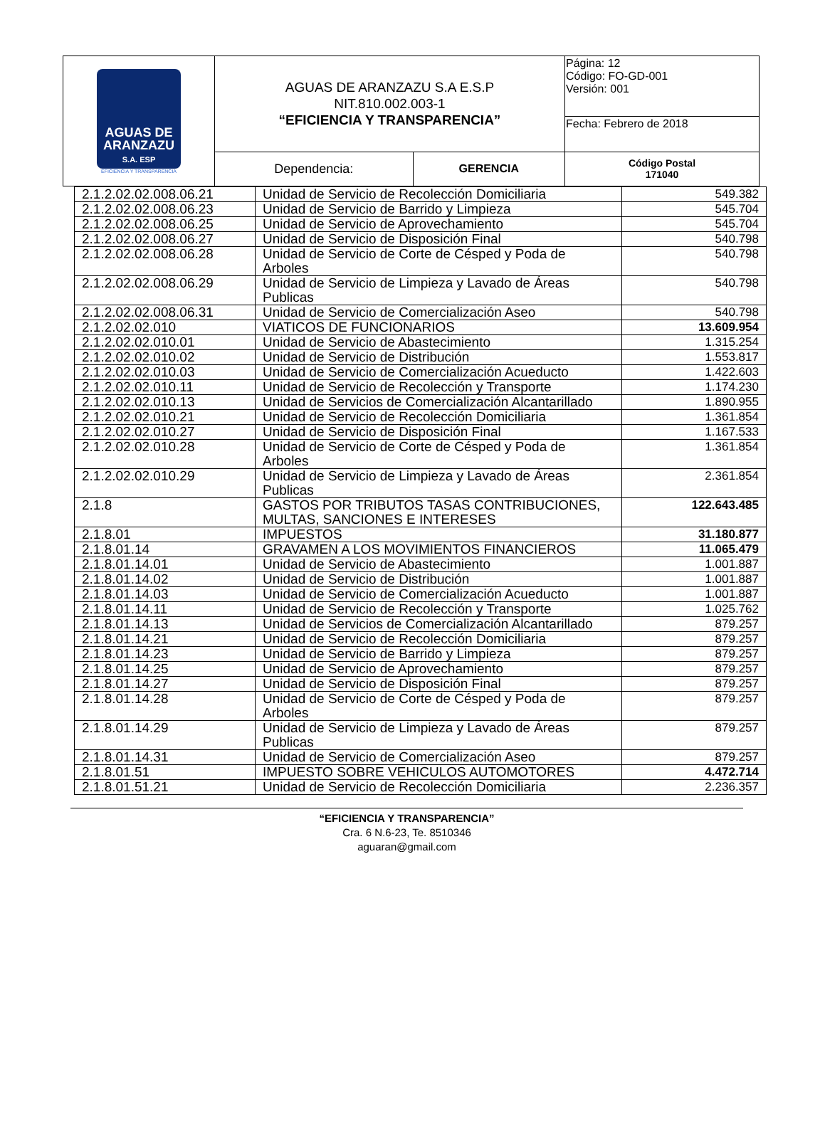| AGUAS DE ARANZAZU S.A. ESP EFICIENCIA Y TRANSPARENCIA | AGUAS DE ARANZAZU S.A E.S.P NIT.810.002.003-1 “EFICIENCIA Y TRANSPARENCIA” | | Página: 12 Código: FO-GD-001 Versión: 001 |
| | | | Fecha: Febrero de 2018 |
| | Dependencia: | GERENCIA | Código Postal 171040 |
| 2.1.2.02.02.008.06.21 | Unidad de Servicio de Recolección Domiciliaria | 549.382 |
| 2.1.2.02.02.008.06.23 | Unidad de Servicio de Barrido y Limpieza | 545.704 |
| 2.1.2.02.02.008.06.25 | Unidad de Servicio de Aprovechamiento | 545.704 |
| 2.1.2.02.02.008.06.27 | Unidad de Servicio de Disposición Final | 540.798 |
| 2.1.2.02.02.008.06.28 | Unidad de Servicio de Corte de Césped y Poda de Arboles | 540.798 |
| 2.1.2.02.02.008.06.29 | Unidad de Servicio de Limpieza y Lavado de Áreas Publicas | 540.798 |
| 2.1.2.02.02.008.06.31 | Unidad de Servicio de Comercialización Aseo | 540.798 |
| 2.1.2.02.02.010 | VIATICOS DE FUNCIONARIOS | 13.609.954 |
| 2.1.2.02.02.010.01 | Unidad de Servicio de Abastecimiento | 1.315.254 |
| 2.1.2.02.02.010.02 | Unidad de Servicio de Distribución | 1.553.817 |
| 2.1.2.02.02.010.03 | Unidad de Servicio de Comercialización Acueducto | 1.422.603 |
| 2.1.2.02.02.010.11 | Unidad de Servicio de Recolección y Transporte | 1.174.230 |
| 2.1.2.02.02.010.13 | Unidad de Servicios de Comercialización Alcantarillado | 1.890.955 |
| 2.1.2.02.02.010.21 | Unidad de Servicio de Recolección Domiciliaria | 1.361.854 |
| 2.1.2.02.02.010.27 | Unidad de Servicio de Disposición Final | 1.167.533 |
| 2.1.2.02.02.010.28 | Unidad de Servicio de Corte de Césped y Poda de Arboles | 1.361.854 |
| 2.1.2.02.02.010.29 | Unidad de Servicio de Limpieza y Lavado de Áreas Publicas | 2.361.854 |
| 2.1.8 | GASTOS POR TRIBUTOS TASAS CONTRIBUCIONES, MULTAS, SANCIONES E INTERESES | 122.643.485 |
| 2.1.8.01 | IMPUESTOS | 31.180.877 |
| 2.1.8.01.14 | GRAVAMEN A LOS MOVIMIENTOS FINANCIEROS | 11.065.479 |
| 2.1.8.01.14.01 | Unidad de Servicio de Abastecimiento | 1.001.887 |
| 2.1.8.01.14.02 | Unidad de Servicio de Distribución | 1.001.887 |
| 2.1.8.01.14.03 | Unidad de Servicio de Comercialización Acueducto | 1.001.887 |
| 2.1.8.01.14.11 | Unidad de Servicio de Recolección y Transporte | 1.025.762 |
| 2.1.8.01.14.13 | Unidad de Servicios de Comercialización Alcantarillado | 879.257 |
| 2.1.8.01.14.21 | Unidad de Servicio de Recolección Domiciliaria | 879.257 |
| 2.1.8.01.14.23 | Unidad de Servicio de Barrido y Limpieza | 879.257 |
| 2.1.8.01.14.25 | Unidad de Servicio de Aprovechamiento | 879.257 |
| 2.1.8.01.14.27 | Unidad de Servicio de Disposición Final | 879.257 |
| 2.1.8.01.14.28 | Unidad de Servicio de Corte de Césped y Poda de Arboles | 879.257 |
| 2.1.8.01.14.29 | Unidad de Servicio de Limpieza y Lavado de Áreas Publicas | 879.257 |
| 2.1.8.01.14.31 | Unidad de Servicio de Comercialización Aseo | 879.257 |
| 2.1.8.01.51 | IMPUESTO SOBRE VEHICULOS AUTOMOTORES | 4.472.714 |
| 2.1.8.01.51.21 | Unidad de Servicio de Recolección Domiciliaria | 2.236.357 |
“EFICIENCIA Y TRANSPARENCIA”
Cra. 6 N.6-23, Te. 8510346
aguaran@gmail.com